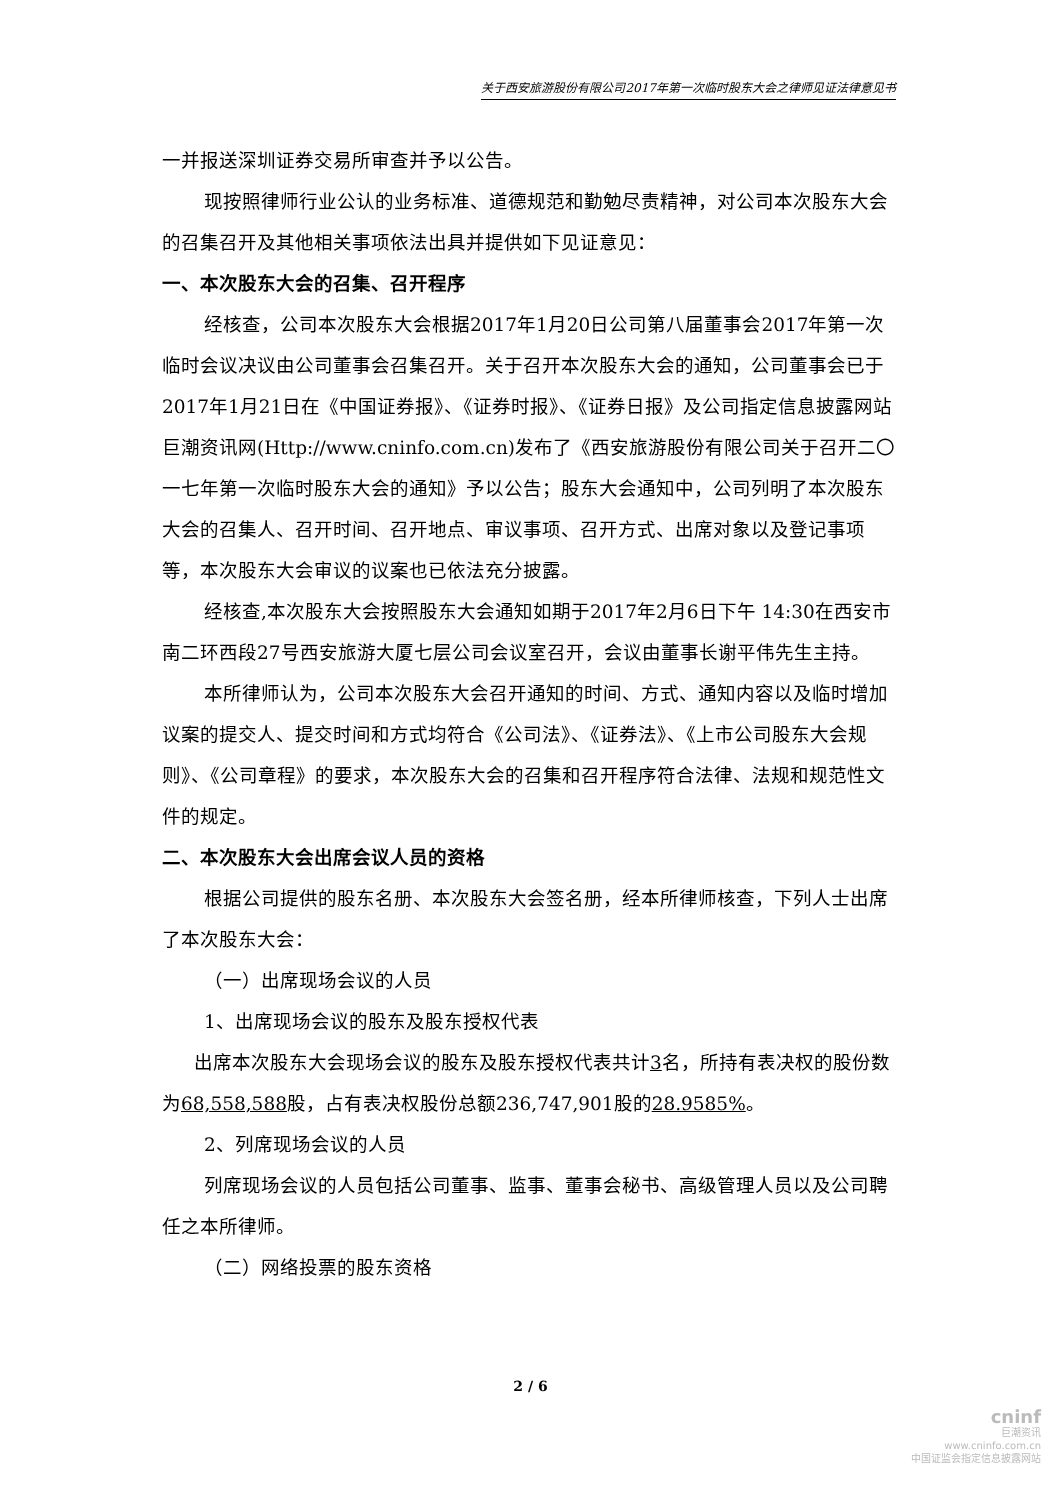关于西安旅游股份有限公司2017年第一次临时股东大会之律师见证法律意见书
一并报送深圳证券交易所审查并予以公告。
现按照律师行业公认的业务标准、道德规范和勤勉尽责精神，对公司本次股东大会的召集召开及其他相关事项依法出具并提供如下见证意见：
一、本次股东大会的召集、召开程序
经核查，公司本次股东大会根据2017年1月20日公司第八届董事会2017年第一次临时会议决议由公司董事会召集召开。关于召开本次股东大会的通知，公司董事会已于2017年1月21日在《中国证券报》、《证券时报》、《证券日报》及公司指定信息披露网站巨潮资讯网(Http://www.cninfo.com.cn)发布了《西安旅游股份有限公司关于召开二〇一七年第一次临时股东大会的通知》予以公告；股东大会通知中，公司列明了本次股东大会的召集人、召开时间、召开地点、审议事项、召开方式、出席对象以及登记事项等，本次股东大会审议的议案也已依法充分披露。
经核查,本次股东大会按照股东大会通知如期于2017年2月6日下午 14:30在西安市南二环西段27号西安旅游大厦七层公司会议室召开，会议由董事长谢平伟先生主持。
本所律师认为，公司本次股东大会召开通知的时间、方式、通知内容以及临时增加议案的提交人、提交时间和方式均符合《公司法》、《证券法》、《上市公司股东大会规则》、《公司章程》的要求，本次股东大会的召集和召开程序符合法律、法规和规范性文件的规定。
二、本次股东大会出席会议人员的资格
根据公司提供的股东名册、本次股东大会签名册，经本所律师核查，下列人士出席了本次股东大会：
（一）出席现场会议的人员
1、出席现场会议的股东及股东授权代表
出席本次股东大会现场会议的股东及股东授权代表共计3名，所持有表决权的股份数为68,558,588股，占有表决权股份总额236,747,901股的28.9585%。
2、列席现场会议的人员
列席现场会议的人员包括公司董事、监事、董事会秘书、高级管理人员以及公司聘任之本所律师。
（二）网络投票的股东资格
2 / 6
cninf
巨潮资讯
www.cninfo.com.cn
中国证监会指定信息披露网站